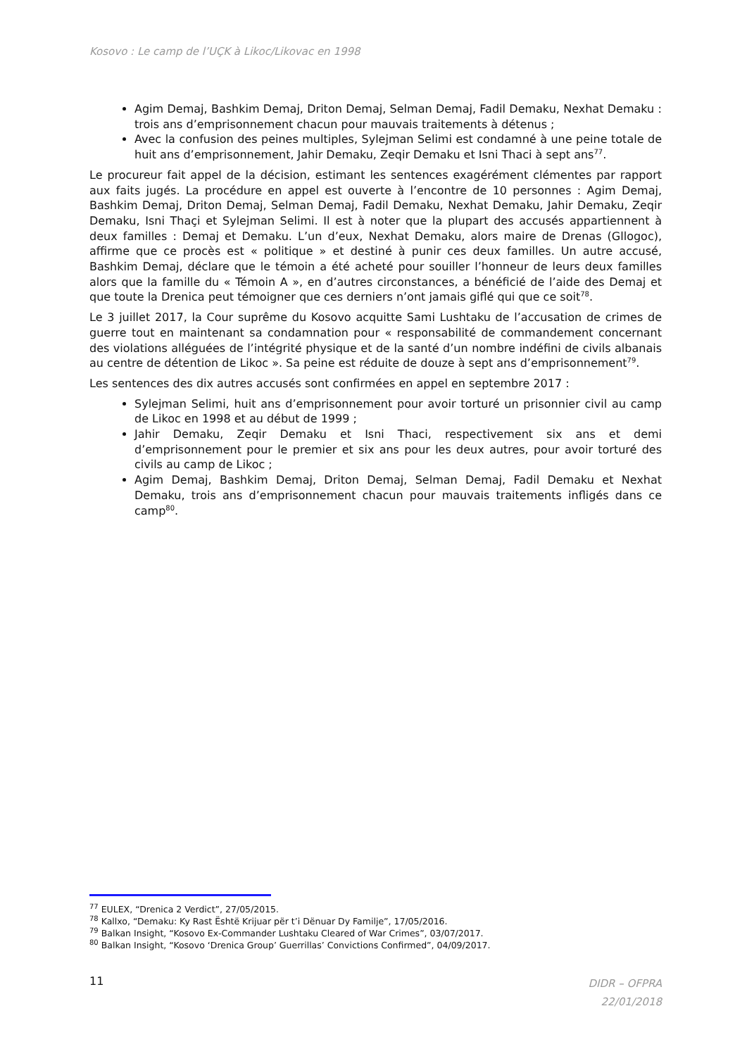Kosovo : Le camp de l’UÇK à Likoc/Likovac en 1998
Agim Demaj, Bashkim Demaj, Driton Demaj, Selman Demaj, Fadil Demaku, Nexhat Demaku : trois ans d’emprisonnement chacun pour mauvais traitements à détenus ;
Avec la confusion des peines multiples, Sylejman Selimi est condamné à une peine totale de huit ans d’emprisonnement, Jahir Demaku, Zeqir Demaku et Isni Thaci à sept ans<sup>77</sup>.
Le procureur fait appel de la décision, estimant les sentences exagérément clémentes par rapport aux faits jugés. La procédure en appel est ouverte à l’encontre de 10 personnes : Agim Demaj, Bashkim Demaj, Driton Demaj, Selman Demaj, Fadil Demaku, Nexhat Demaku, Jahir Demaku, Zeqir Demaku, Isni Thaçi et Sylejman Selimi. Il est à noter que la plupart des accusés appartiennent à deux familles : Demaj et Demaku. L’un d’eux, Nexhat Demaku, alors maire de Drenas (Gllogoc), affirme que ce procès est « politique » et destiné à punir ces deux familles. Un autre accusé, Bashkim Demaj, déclare que le témoin a été acheté pour souiller l’honneur de leurs deux familles alors que la famille du « Témoin A », en d’autres circonstances, a bénéficié de l’aide des Demaj et que toute la Drenica peut témoigner que ces derniers n’ont jamais giflé qui que ce soit<sup>78</sup>.
Le 3 juillet 2017, la Cour suprême du Kosovo acquitte Sami Lushtaku de l’accusation de crimes de guerre tout en maintenant sa condamnation pour « responsabilité de commandement concernant des violations alléguées de l’intégrité physique et de la santé d’un nombre indéfini de civils albanais au centre de détention de Likoc ». Sa peine est réduite de douze à sept ans d’emprisonnement<sup>79</sup>.
Les sentences des dix autres accusés sont confirmées en appel en septembre 2017 :
Sylejman Selimi, huit ans d’emprisonnement pour avoir torturé un prisonnier civil au camp de Likoc en 1998 et au début de 1999 ;
Jahir Demaku, Zeqir Demaku et Isni Thaci, respectivement six ans et demi d’emprisonnement pour le premier et six ans pour les deux autres, pour avoir torturé des civils au camp de Likoc ;
Agim Demaj, Bashkim Demaj, Driton Demaj, Selman Demaj, Fadil Demaku et Nexhat Demaku, trois ans d’emprisonnement chacun pour mauvais traitements infligés dans ce camp<sup>80</sup>.
<sup>77</sup> EULEX, “Drenica 2 Verdict”, 27/05/2015.
<sup>78</sup> Kallxo, “Demaku: Ky Rast Është Krijuar për t’i Dënuar Dy Familje”, 17/05/2016.
<sup>79</sup> Balkan Insight, “Kosovo Ex-Commander Lushtaku Cleared of War Crimes”, 03/07/2017.
<sup>80</sup> Balkan Insight, “Kosovo ‘Drenica Group’ Guerrillas’ Convictions Confirmed”, 04/09/2017.
11
DIDR – OFPRA
22/01/2018